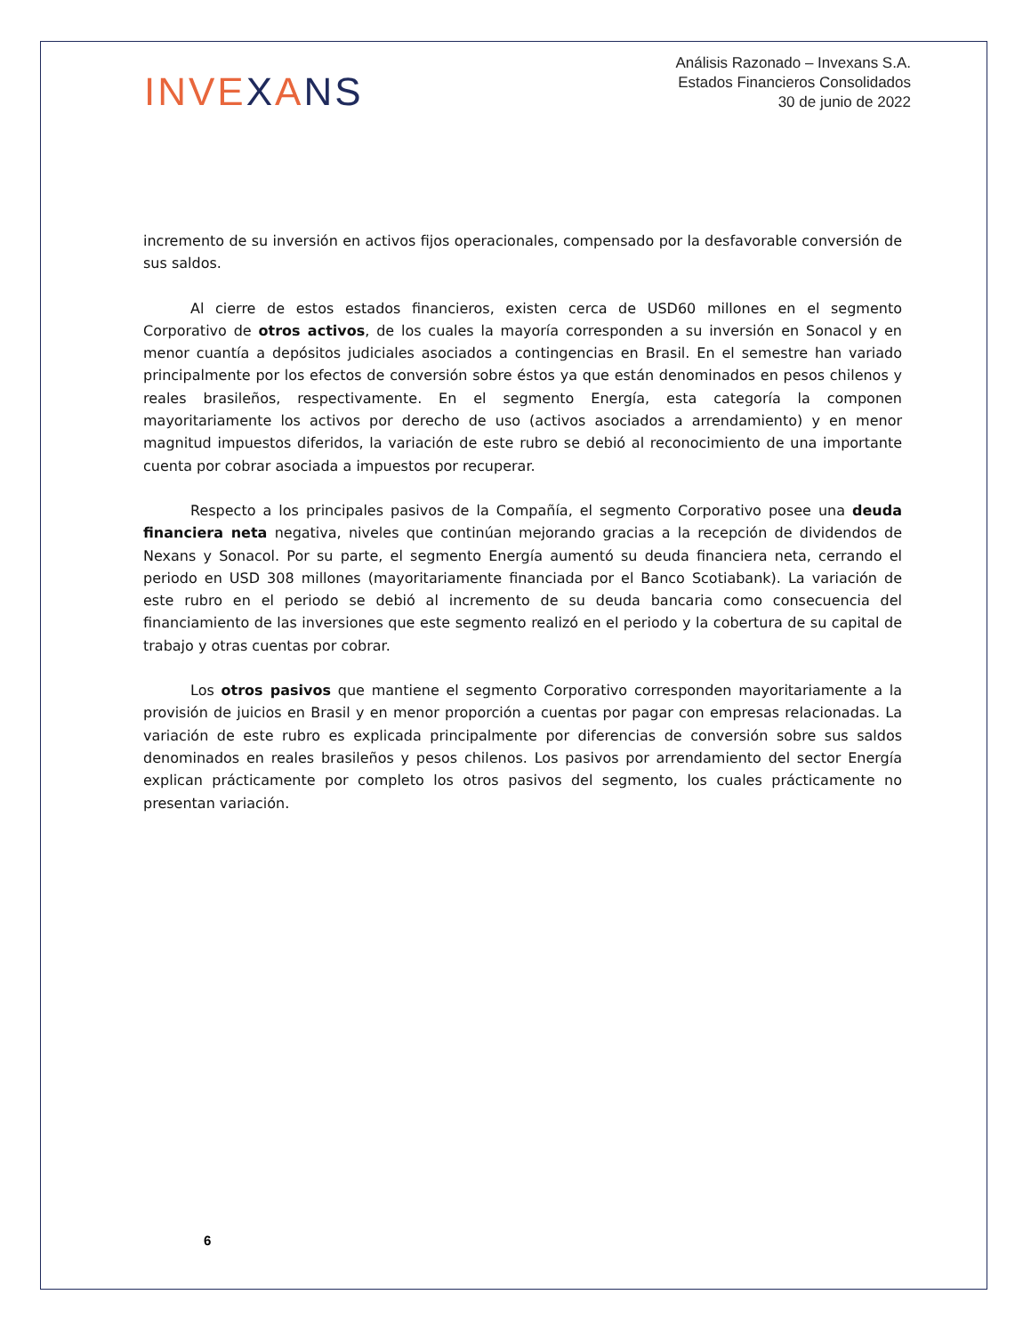INVEXANS
Análisis Razonado – Invexans S.A.
Estados Financieros Consolidados
30 de junio de 2022
incremento de su inversión en activos fijos operacionales, compensado por la desfavorable conversión de sus saldos.
Al cierre de estos estados financieros, existen cerca de USD60 millones en el segmento Corporativo de otros activos, de los cuales la mayoría corresponden a su inversión en Sonacol y en menor cuantía a depósitos judiciales asociados a contingencias en Brasil. En el semestre han variado principalmente por los efectos de conversión sobre éstos ya que están denominados en pesos chilenos y reales brasileños, respectivamente. En el segmento Energía, esta categoría la componen mayoritariamente los activos por derecho de uso (activos asociados a arrendamiento) y en menor magnitud impuestos diferidos, la variación de este rubro se debió al reconocimiento de una importante cuenta por cobrar asociada a impuestos por recuperar.
Respecto a los principales pasivos de la Compañía, el segmento Corporativo posee una deuda financiera neta negativa, niveles que continúan mejorando gracias a la recepción de dividendos de Nexans y Sonacol. Por su parte, el segmento Energía aumentó su deuda financiera neta, cerrando el periodo en USD 308 millones (mayoritariamente financiada por el Banco Scotiabank). La variación de este rubro en el periodo se debió al incremento de su deuda bancaria como consecuencia del financiamiento de las inversiones que este segmento realizó en el periodo y la cobertura de su capital de trabajo y otras cuentas por cobrar.
Los otros pasivos que mantiene el segmento Corporativo corresponden mayoritariamente a la provisión de juicios en Brasil y en menor proporción a cuentas por pagar con empresas relacionadas. La variación de este rubro es explicada principalmente por diferencias de conversión sobre sus saldos denominados en reales brasileños y pesos chilenos. Los pasivos por arrendamiento del sector Energía explican prácticamente por completo los otros pasivos del segmento, los cuales prácticamente no presentan variación.
6